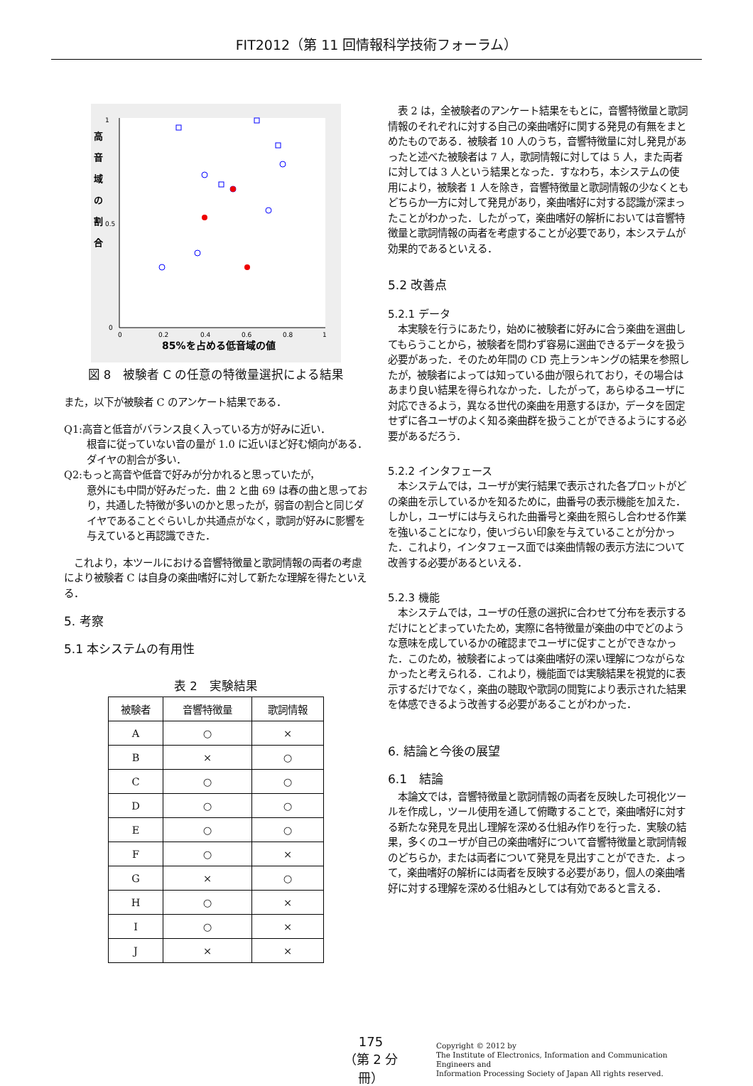FIT2012（第 11 回情報科学技術フォーラム）
0
1
0.5
0
0.2
0.4
0.6
0.8
1
高
音
域
の
割
合
85%を占める低音域の値
図 8　被験者 C の任意の特徴量選択による結果
また，以下が被験者 C のアンケート結果である．
Q1:高音と低音がバランス良く入っている方が好みに近い．
根音に従っていない音の量が 1.0 に近いほど好む傾向がある．ダイヤの割合が多い．
Q2:もっと高音や低音で好みが分かれると思っていたが，
意外にも中間が好みだった．曲 2 と曲 69 は春の曲と思っており，共通した特徴が多いのかと思ったが，弱音の割合と同じダイヤであることぐらいしか共通点がなく，歌詞が好みに影響を与えていると再認識できた．
　これより，本ツールにおける音響特徴量と歌詞情報の両者の考慮により被験者 C は自身の楽曲嗜好に対して新たな理解を得たといえる．
5. 考察
5.1 本システムの有用性
表 2　実験結果
| 被験者 | 音響特徴量 | 歌詞情報 |
| --- | --- | --- |
| A | ○ | × |
| B | × | ○ |
| C | ○ | ○ |
| D | ○ | ○ |
| E | ○ | ○ |
| F | ○ | × |
| G | × | ○ |
| H | ○ | × |
| I | ○ | × |
| J | × | × |
　表 2 は，全被験者のアンケート結果をもとに，音響特徴量と歌詞情報のそれぞれに対する自己の楽曲嗜好に関する発見の有無をまとめたものである．被験者 10 人のうち，音響特徴量に対し発見があったと述べた被験者は 7 人，歌詞情報に対しては 5 人，また両者に対しては 3 人という結果となった．すなわち，本システムの使用により，被験者 1 人を除き，音響特徴量と歌詞情報の少なくともどちらか一方に対して発見があり，楽曲嗜好に対する認識が深まったことがわかった．したがって，楽曲嗜好の解析においては音響特徴量と歌詞情報の両者を考慮することが必要であり，本システムが効果的であるといえる．
5.2 改善点
5.2.1 データ
　本実験を行うにあたり，始めに被験者に好みに合う楽曲を選曲してもらうことから，被験者を問わず容易に選曲できるデータを扱う必要があった．そのため年間の CD 売上ランキングの結果を参照したが，被験者によっては知っている曲が限られており，その場合はあまり良い結果を得られなかった．したがって，あらゆるユーザに対応できるよう，異なる世代の楽曲を用意するほか，データを固定せずに各ユーザのよく知る楽曲群を扱うことができるようにする必要があるだろう．
5.2.2 インタフェース
　本システムでは，ユーザが実行結果で表示された各プロットがどの楽曲を示しているかを知るために，曲番号の表示機能を加えた．しかし，ユーザには与えられた曲番号と楽曲を照らし合わせる作業を強いることになり，使いづらい印象を与えていることが分かった．これより，インタフェース面では楽曲情報の表示方法について改善する必要があるといえる．
5.2.3 機能
　本システムでは，ユーザの任意の選択に合わせて分布を表示するだけにとどまっていたため，実際に各特徴量が楽曲の中でどのような意味を成しているかの確認までユーザに促すことができなかった．このため，被験者によっては楽曲嗜好の深い理解につながらなかったと考えられる．これより，機能面では実験結果を視覚的に表示するだけでなく，楽曲の聴取や歌詞の閲覧により表示された結果を体感できるよう改善する必要があることがわかった．
6. 結論と今後の展望
6.1　結論
　本論文では，音響特徴量と歌詞情報の両者を反映した可視化ツールを作成し，ツール使用を通して俯瞰することで，楽曲嗜好に対する新たな発見を見出し理解を深める仕組み作りを行った．実験の結果，多くのユーザが自己の楽曲嗜好について音響特徴量と歌詞情報のどちらか，または両者について発見を見出すことができた．よって，楽曲嗜好の解析には両者を反映する必要があり，個人の楽曲嗜好に対する理解を深める仕組みとしては有効であると言える．
175
（第 2 分冊）
Copyright © 2012 by
The Institute of Electronics, Information and Communication Engineers and
Information Processing Society of Japan All rights reserved.